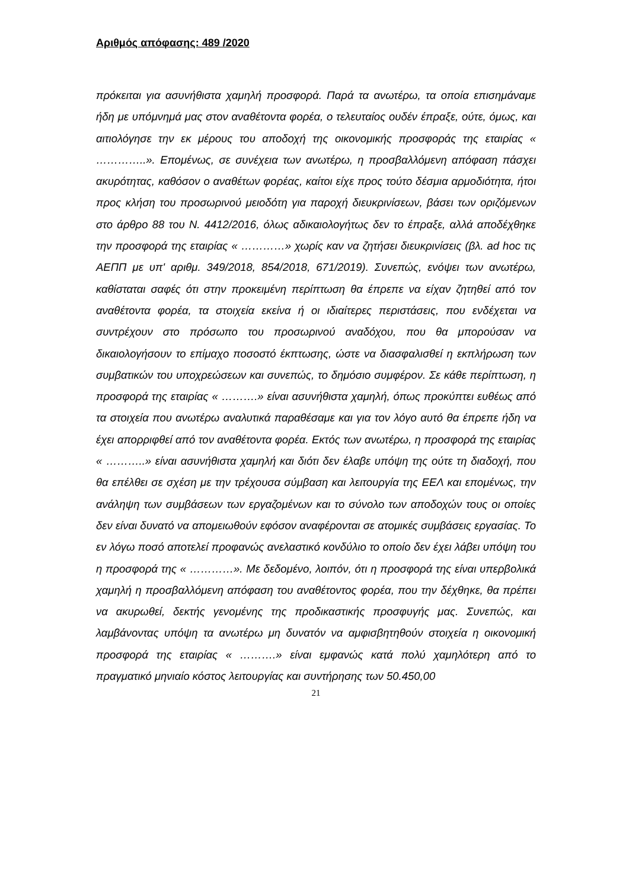Αριθμός απόφασης: 489 /2020
πρόκειται για ασυνήθιστα χαμηλή προσφορά. Παρά τα ανωτέρω, τα οποία επισημάναμε ήδη με υπόμνημά μας στον αναθέτοντα φορέα, ο τελευταίος ουδέν έπραξε, ούτε, όμως, και αιτιολόγησε την εκ μέρους του αποδοχή της οικονομικής προσφοράς της εταιρίας « …………..». Επομένως, σε συνέχεια των ανωτέρω, η προσβαλλόμενη απόφαση πάσχει ακυρότητας, καθόσον ο αναθέτων φορέας, καίτοι είχε προς τούτο δέσμια αρμοδιότητα, ήτοι προς κλήση του προσωρινού μειοδότη για παροχή διευκρινίσεων, βάσει των οριζόμενων στο άρθρο 88 του Ν. 4412/2016, όλως αδικαιολογήτως δεν το έπραξε, αλλά αποδέχθηκε την προσφορά της εταιρίας « …………» χωρίς καν να ζητήσει διευκρινίσεις (βλ. ad hoc τις ΑΕΠΠ με υπ' αριθμ. 349/2018, 854/2018, 671/2019). Συνεπώς, ενόψει των ανωτέρω, καθίσταται σαφές ότι στην προκειμένη περίπτωση θα έπρεπε να είχαν ζητηθεί από τον αναθέτοντα φορέα, τα στοιχεία εκείνα ή οι ιδιαίτερες περιστάσεις, που ενδέχεται να συντρέχουν στο πρόσωπο του προσωρινού αναδόχου, που θα μπορούσαν να δικαιολογήσουν το επίμαχο ποσοστό έκπτωσης, ώστε να διασφαλισθεί η εκπλήρωση των συμβατικών του υποχρεώσεων και συνεπώς, το δημόσιο συμφέρον. Σε κάθε περίπτωση, η προσφορά της εταιρίας « ……….» είναι ασυνήθιστα χαμηλή, όπως προκύπτει ευθέως από τα στοιχεία που ανωτέρω αναλυτικά παραθέσαμε και για τον λόγο αυτό θα έπρεπε ήδη να έχει απορριφθεί από τον αναθέτοντα φορέα. Εκτός των ανωτέρω, η προσφορά της εταιρίας « ………..» είναι ασυνήθιστα χαμηλή και διότι δεν έλαβε υπόψη της ούτε τη διαδοχή, που θα επέλθει σε σχέση με την τρέχουσα σύμβαση και λειτουργία της ΕΕΛ και επομένως, την ανάληψη των συμβάσεων των εργαζομένων και το σύνολο των αποδοχών τους οι οποίες δεν είναι δυνατό να απομειωθούν εφόσον αναφέρονται σε ατομικές συμβάσεις εργασίας. Το εν λόγω ποσό αποτελεί προφανώς ανελαστικό κονδύλιο το οποίο δεν έχει λάβει υπόψη του η προσφορά της « …………». Με δεδομένο, λοιπόν, ότι η προσφορά της είναι υπερβολικά χαμηλή η προσβαλλόμενη απόφαση του αναθέτοντος φορέα, που την δέχθηκε, θα πρέπει να ακυρωθεί, δεκτής γενομένης της προδικαστικής προσφυγής μας. Συνεπώς, και λαμβάνοντας υπόψη τα ανωτέρω μη δυνατόν να αμφισβητηθούν στοιχεία η οικονομική προσφορά της εταιρίας « ……….» είναι εμφανώς κατά πολύ χαμηλότερη από το πραγματικό μηνιαίο κόστος λειτουργίας και συντήρησης των 50.450,00
21